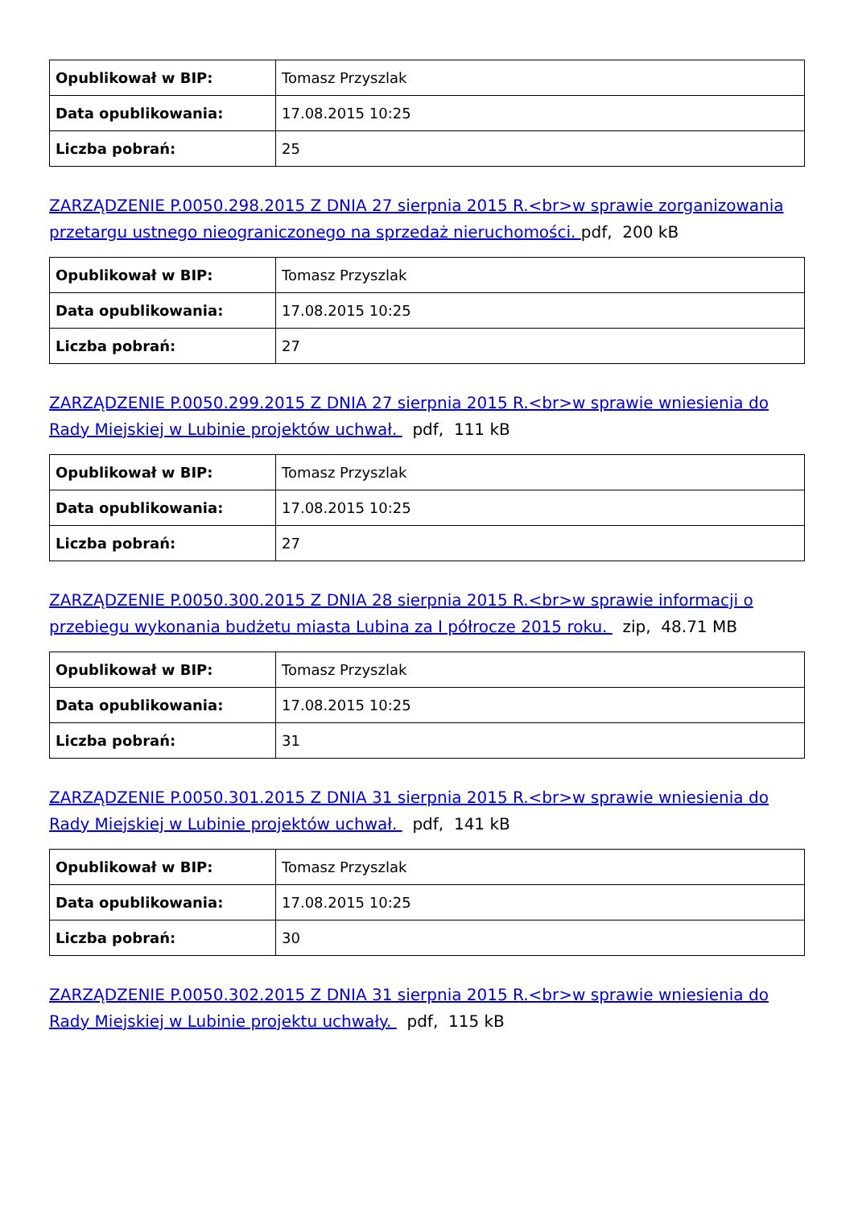| Opublikował w BIP: | Tomasz Przyszlak |
| Data opublikowania: | 17.08.2015 10:25 |
| Liczba pobrań: | 25 |
ZARZĄDZENIE P.0050.298.2015 Z DNIA 27 sierpnia 2015 R.<br>w sprawie zorganizowania przetargu ustnego nieograniczonego na sprzedaż nieruchomości. pdf, 200 kB
| Opublikował w BIP: | Tomasz Przyszlak |
| Data opublikowania: | 17.08.2015 10:25 |
| Liczba pobrań: | 27 |
ZARZĄDZENIE P.0050.299.2015 Z DNIA 27 sierpnia 2015 R.<br>w sprawie wniesienia do Rady Miejskiej w Lubinie projektów uchwał. pdf, 111 kB
| Opublikował w BIP: | Tomasz Przyszlak |
| Data opublikowania: | 17.08.2015 10:25 |
| Liczba pobrań: | 27 |
ZARZĄDZENIE P.0050.300.2015 Z DNIA 28 sierpnia 2015 R.<br>w sprawie informacji o przebiegu wykonania budżetu miasta Lubina za I półrocze 2015 roku. zip, 48.71 MB
| Opublikował w BIP: | Tomasz Przyszlak |
| Data opublikowania: | 17.08.2015 10:25 |
| Liczba pobrań: | 31 |
ZARZĄDZENIE P.0050.301.2015 Z DNIA 31 sierpnia 2015 R.<br>w sprawie wniesienia do Rady Miejskiej w Lubinie projektów uchwał. pdf, 141 kB
| Opublikował w BIP: | Tomasz Przyszlak |
| Data opublikowania: | 17.08.2015 10:25 |
| Liczba pobrań: | 30 |
ZARZĄDZENIE P.0050.302.2015 Z DNIA 31 sierpnia 2015 R.<br>w sprawie wniesienia do Rady Miejskiej w Lubinie projektu uchwały. pdf, 115 kB